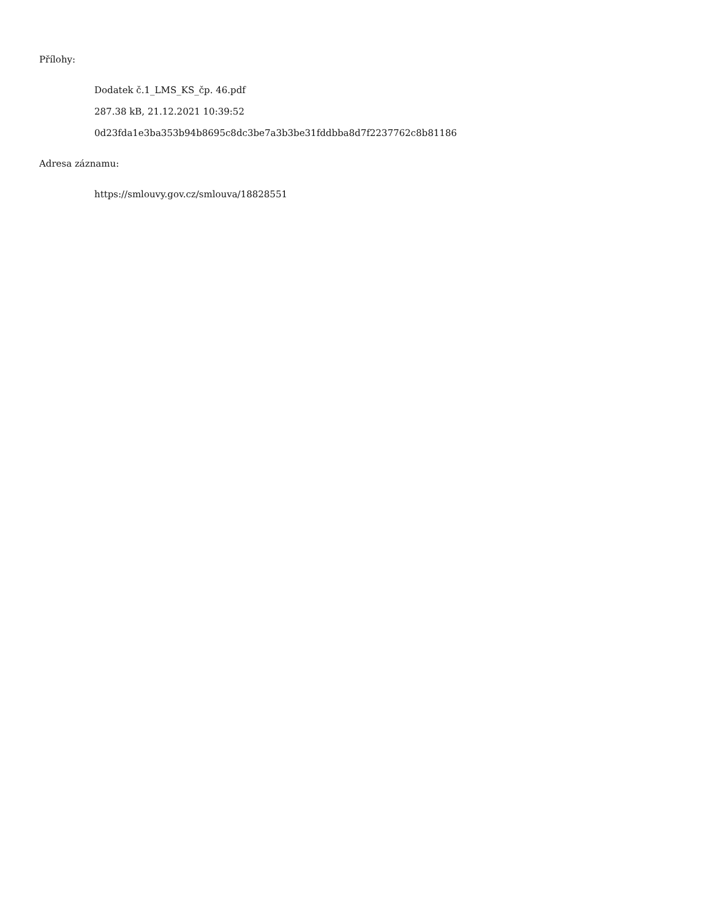Přílohy:
Dodatek č.1_LMS_KS_čp. 46.pdf
287.38 kB, 21.12.2021 10:39:52
0d23fda1e3ba353b94b8695c8dc3be7a3b3be31fddbba8d7f2237762c8b81186
Adresa záznamu:
https://smlouvy.gov.cz/smlouva/18828551